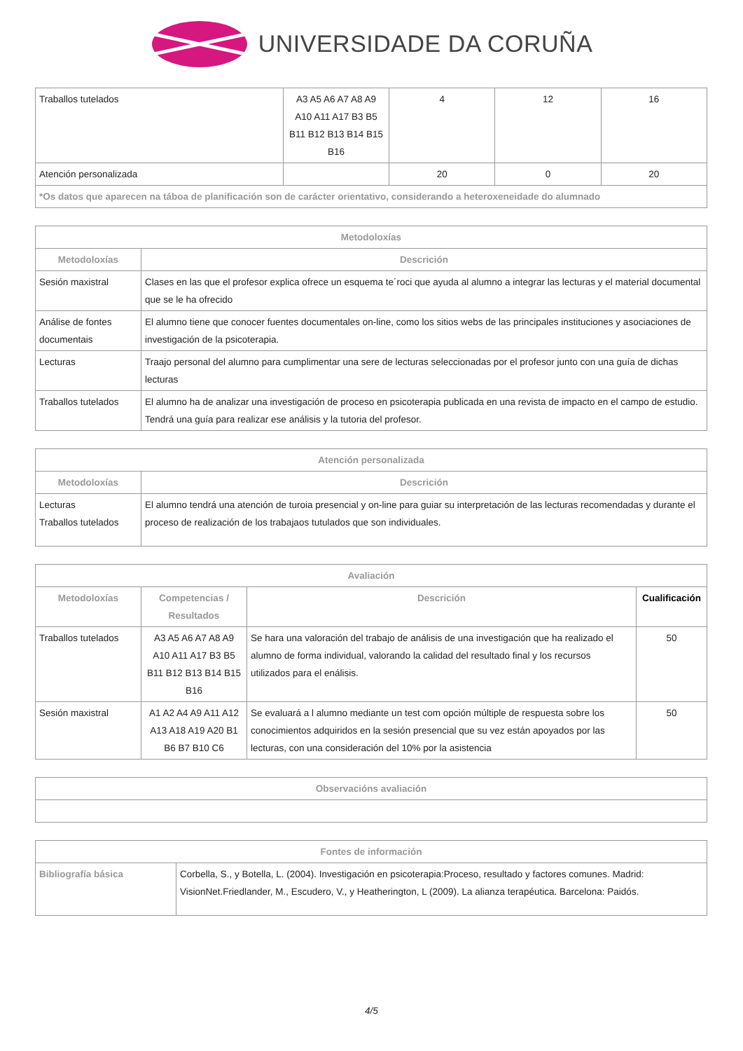UNIVERSIDADE DA CORUÑA
| Traballos tutelados | A3 A5 A6 A7 A8 A9 A10 A11 A17 B3 B5 B11 B12 B13 B14 B15 B16 | 4 | 12 | 16 |
| Atención personalizada | | 20 | 0 | 20 |
| *Os datos que aparecen na táboa de planificación son de carácter orientativo, considerando a heteroxeneidade do alumnado | | | | |
| Metodoloxías | |
| --- | --- |
| Metodoloxías | Descrición |
| Sesión maxistral | Clases en las que el profesor explica ofrece un esquema te´roci que ayuda al alumno a integrar las lecturas y el material documental que se le ha ofrecido |
| Análise de fontes documentais | El alumno tiene que conocer fuentes documentales on-line, como los sitios webs de las principales instituciones y asociaciones de investigación de la psicoterapia. |
| Lecturas | Traajo personal del alumno para cumplimentar una sere de lecturas seleccionadas por el profesor junto con una guía de dichas lecturas |
| Traballos tutelados | El alumno ha de analizar una investigación de proceso en psicoterapia publicada en una revista de impacto en el campo de estudio. Tendrá una guía para realizar ese análisis y la tutoria del profesor. |
| Atención personalizada | |
| --- | --- |
| Metodoloxías | Descrición |
| Lecturas Traballos tutelados | El alumno tendrá una atención de turoia presencial y on-line para guiar su interpretación de las lecturas recomendadas y durante el proceso de realización de los trabajaos tutulados que son individuales. |
| Avaliación | | | |
| --- | --- | --- | --- |
| Metodoloxías | Competencias / Resultados | Descrición | Cualificación |
| Traballos tutelados | A3 A5 A6 A7 A8 A9 A10 A11 A17 B3 B5 B11 B12 B13 B14 B15 B16 | Se hara una valoración del trabajo de análisis de una investigación que ha realizado el alumno de forma individual, valorando la calidad del resultado final y los recursos utilizados para el enálisis. | 50 |
| Sesión maxistral | A1 A2 A4 A9 A11 A12 A13 A18 A19 A20 B1 B6 B7 B10 C6 | Se evaluará a l alumno mediante un test com opción múltiple de respuesta sobre los conocimientos adquiridos en la sesión presencial que su vez están apoyados por las lecturas, con una consideración del 10% por la asistencia | 50 |
| Observacións avaliación |
| --- |
| Fontes de información | |
| --- | --- |
| Bibliografía básica | Corbella, S., y Botella, L. (2004). Investigación en psicoterapia:Proceso, resultado y factores comunes. Madrid: VisionNet.Friedlander, M., Escudero, V., y Heatherington, L (2009). La alianza terapéutica. Barcelona: Paidós. |
4/5